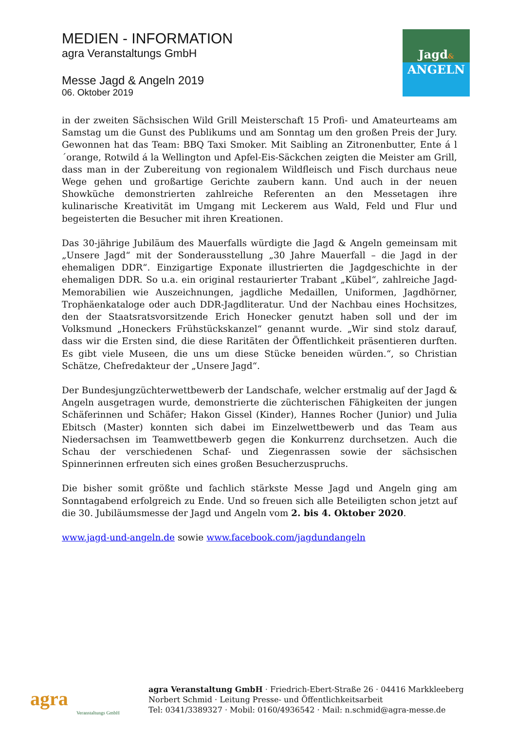MEDIEN - INFORMATION
agra Veranstaltungs GmbH
Messe Jagd & Angeln 2019
06. Oktober 2019
Jagd&
ANGELN
in der zweiten Sächsischen Wild Grill Meisterschaft 15 Profi- und Amateurteams am Samstag um die Gunst des Publikums und am Sonntag um den großen Preis der Jury. Gewonnen hat das Team: BBQ Taxi Smoker. Mit Saibling an Zitronenbutter, Ente á l´orange, Rotwild á la Wellington und Apfel-Eis-Säckchen zeigten die Meister am Grill, dass man in der Zubereitung von regionalem Wildfleisch und Fisch durchaus neue Wege gehen und großartige Gerichte zaubern kann. Und auch in der neuen Showküche demonstrierten zahlreiche Referenten an den Messetagen ihre kulinarische Kreativität im Umgang mit Leckerem aus Wald, Feld und Flur und begeisterten die Besucher mit ihren Kreationen.
Das 30-jährige Jubiläum des Mauerfalls würdigte die Jagd & Angeln gemeinsam mit „Unsere Jagd“ mit der Sonderausstellung „30 Jahre Mauerfall – die Jagd in der ehemaligen DDR“. Einzigartige Exponate illustrierten die Jagdgeschichte in der ehemaligen DDR. So u.a. ein original restaurierter Trabant „Kübel“, zahlreiche Jagd-Memorabilien wie Auszeichnungen, jagdliche Medaillen, Uniformen, Jagdhörner, Trophäenkataloge oder auch DDR-Jagdliteratur. Und der Nachbau eines Hochsitzes, den der Staatsratsvorsitzende Erich Honecker genutzt haben soll und der im Volksmund „Honeckers Frühstückskanzel“ genannt wurde. „Wir sind stolz darauf, dass wir die Ersten sind, die diese Raritäten der Öffentlichkeit präsentieren durften. Es gibt viele Museen, die uns um diese Stücke beneiden würden.“, so Christian Schätze, Chefredakteur der „Unsere Jagd“.
Der Bundesjungzüchterwettbewerb der Landschafe, welcher erstmalig auf der Jagd & Angeln ausgetragen wurde, demonstrierte die züchterischen Fähigkeiten der jungen Schäferinnen und Schäfer; Hakon Gissel (Kinder), Hannes Rocher (Junior) und Julia Ebitsch (Master) konnten sich dabei im Einzelwettbewerb und das Team aus Niedersachsen im Teamwettbewerb gegen die Konkurrenz durchsetzen. Auch die Schau der verschiedenen Schaf- und Ziegenrassen sowie der sächsischen Spinnerinnen erfreuten sich eines großen Besucherzuspruchs.
Die bisher somit größte und fachlich stärkste Messe Jagd und Angeln ging am Sonntagabend erfolgreich zu Ende. Und so freuen sich alle Beteiligten schon jetzt auf die 30. Jubiläumsmesse der Jagd und Angeln vom 2. bis 4. Oktober 2020.
www.jagd-und-angeln.de sowie www.facebook.com/jagdundangeln
agra
Veranstaltungs GmbH
agra Veranstaltung GmbH · Friedrich-Ebert-Straße 26 · 04416 Markkleeberg
Norbert Schmid · Leitung Presse- und Öffentlichkeitsarbeit
Tel: 0341/3389327 · Mobil: 0160/4936542 · Mail: n.schmid@agra-messe.de